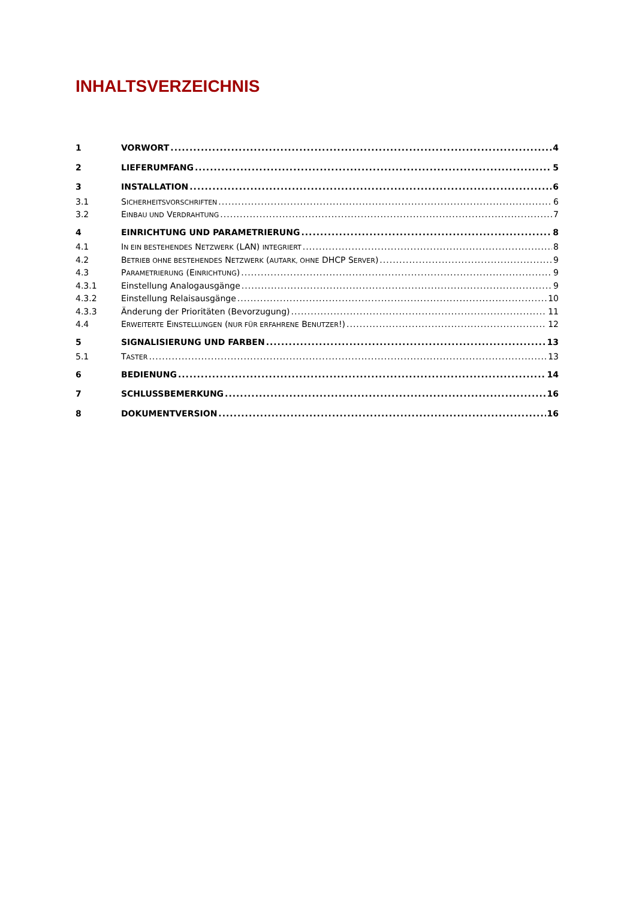INHALTSVERZEICHNIS
1 VORWORT 4
2 LIEFERUMFANG 5
3 INSTALLATION 6
3.1 SICHERHEITSVORSCHRIFTEN 6
3.2 EINBAU UND VERDRAHTUNG 7
4 EINRICHTUNG UND PARAMETRIERUNG 8
4.1 IN EIN BESTEHENDES NETZWERK (LAN) INTEGRIERT 8
4.2 BETRIEB OHNE BESTEHENDES NETZWERK (AUTARK, OHNE DHCP SERVER) 9
4.3 PARAMETRIERUNG (EINRICHTUNG) 9
4.3.1 Einstellung Analogausgänge 9
4.3.2 Einstellung Relaisausgänge 10
4.3.3 Änderung der Prioritäten (Bevorzugung) 11
4.4 ERWEITERTE EINSTELLUNGEN (NUR FÜR ERFAHRENE BENUTZER!) 12
5 SIGNALISIERUNG UND FARBEN 13
5.1 TASTER 13
6 BEDIENUNG 14
7 SCHLUSSBEMERKUNG 16
8 DOKUMENTVERSION 16